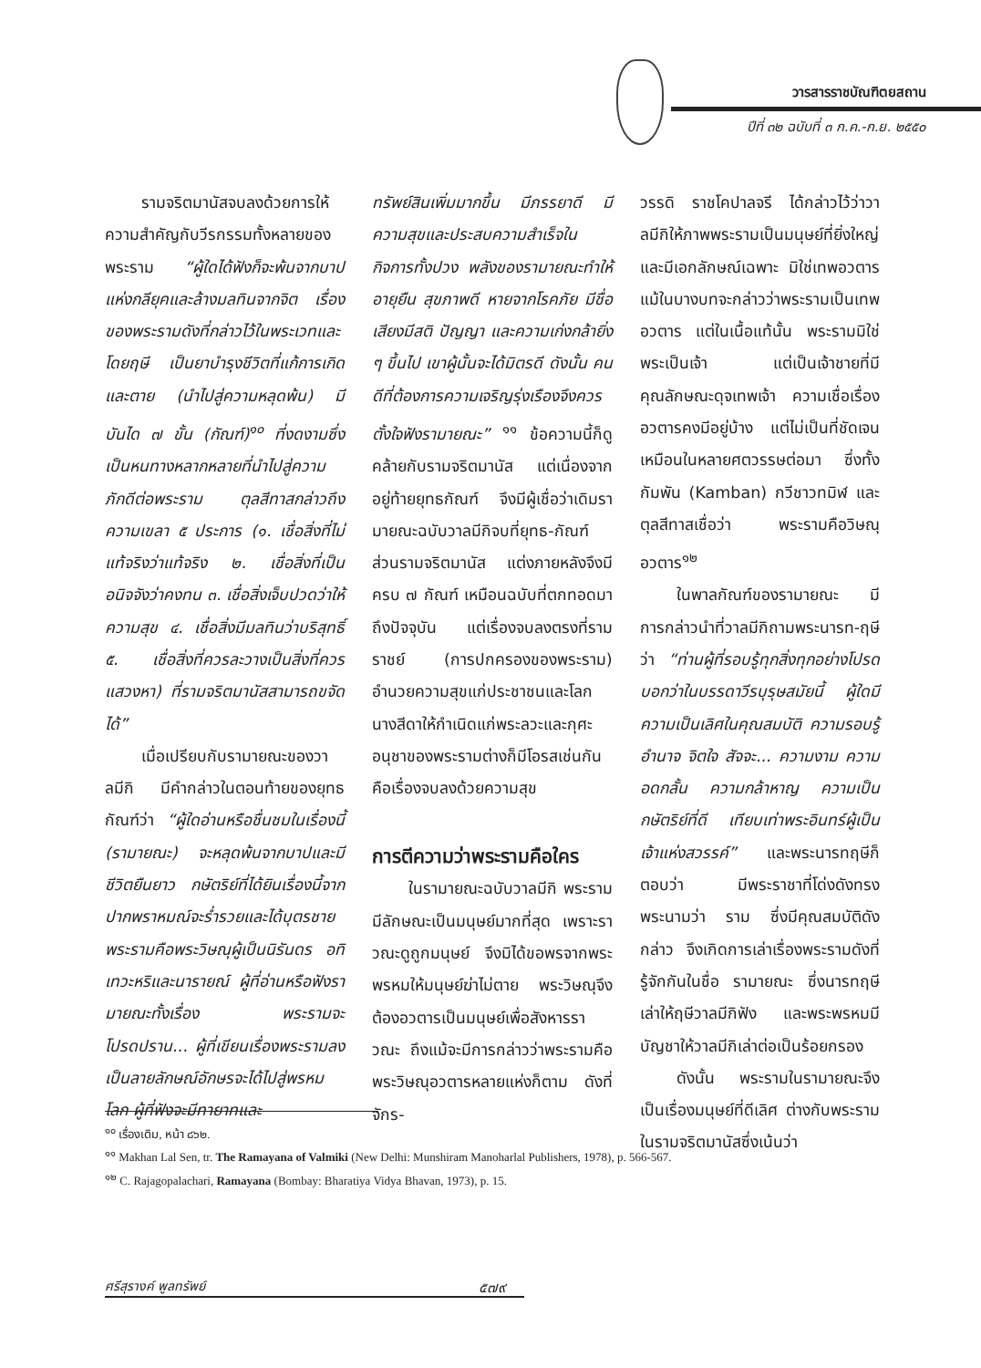วารสารราชบัณฑิตยสถาน
ปีที่ ๓๒ ฉบับที่ ๓ ก.ค.-ก.ย. ๒๕๕๐
รามจริตมานัสจบลงด้วยการให้ความสำคัญกับวีรกรรมทั้งหลายของพระราม “ผู้ใดได้ฟังก็จะพ้นจากบาปแห่งกลียุคและล้างมลทินจากจิต เรื่องของพระรามดังที่กล่าวไว้ในพระเวทและโดยฤษี เป็นยาบำรุงชีวิตที่แก้การเกิดและตาย (นำไปสู่ความหลุดพ้น) มีบันได ๗ ขั้น (กัณฑ์)<sup>๑๐</sup> ที่งดงามซึ่งเป็นหนทางหลากหลายที่นำไปสู่ความภักดีต่อพระราม ตุลสีทาสกล่าวถึงความเขลา ๕ ประการ (๑. เชื่อสิ่งที่ไม่แท้จริงว่าแท้จริง ๒. เชื่อสิ่งที่เป็นอนิจจังว่าคงทน ๓. เชื่อสิ่งเจ็บปวดว่าให้ความสุข ๔. เชื่อสิ่งมีมลทินว่าบริสุทธิ์ ๕. เชื่อสิ่งที่ควรละวางเป็นสิ่งที่ควรแสวงหา) ที่รามจริตมานัสสามารถขจัดได้”
เมื่อเปรียบกับรามายณะของวาลมีกิ มีคำกล่าวในตอนท้ายของยุทธกัณฑ์ว่า “ผู้ใดอ่านหรือชื่นชมในเรื่องนี้ (รามายณะ) จะหลุดพ้นจากบาปและมีชีวิตยืนยาว กษัตริย์ที่ได้ยินเรื่องนี้จากปากพราหมณ์จะร่ำรวยและได้บุตรชาย พระรามคือพระวิษณุผู้เป็นนิรันดร อทิเทวะหริและนารายณ์ ผู้ที่อ่านหรือฟังรามายณะทั้งเรื่อง พระรามจะโปรดปราน... ผู้ที่เขียนเรื่องพระรามลงเป็นลายลักษณ์อักษรจะได้ไปสู่พรหมโลก ผู้ที่ฟังจะมีทายาทและ
ทรัพย์สินเพิ่มมากขึ้น มีภรรยาดี มีความสุขและประสบความสำเร็จในกิจการทั้งปวง พลังของรามายณะทำให้อายุยืน สุขภาพดี หายจากโรคภัย มีชื่อเสียงมีสติ ปัญญา และความเก่งกล้ายิ่ง ๆ ขึ้นไป เขาผู้นั้นจะได้มิตรดี ดังนั้น คนดีที่ต้องการความเจริญรุ่งเรืองจึงควรตั้งใจฟังรามายณะ” <sup>๑๑</sup> ข้อความนี้ก็ดูคล้ายกับรามจริตมานัส แต่เนื่องจากอยู่ท้ายยุทธกัณฑ์ จึงมีผู้เชื่อว่าเดิมรามายณะฉบับวาลมีกิจบที่ยุทธ-กัณฑ์ ส่วนรามจริตมานัส แต่งภายหลังจึงมีครบ ๗ กัณฑ์ เหมือนฉบับที่ตกทอดมาถึงปัจจุบัน แต่เรื่องจบลงตรงที่รามราชย์ (การปกครองของพระราม) อำนวยความสุขแก่ประชาชนและโลก นางสีดาให้กำเนิดแก่พระลวะและกุศะ อนุชาของพระรามต่างก็มีโอรสเช่นกัน คือเรื่องจบลงด้วยความสุข
การตีความว่าพระรามคือใคร
ในรามายณะฉบับวาลมีกิ พระรามมีลักษณะเป็นมนุษย์มากที่สุด เพราะราวณะดูถูกมนุษย์ จึงมิได้ขอพรจากพระพรหมให้มนุษย์ฆ่าไม่ตาย พระวิษณุจึงต้องอวตารเป็นมนุษย์เพื่อสังหารราวณะ ถึงแม้จะมีการกล่าวว่าพระรามคือพระวิษณุอวตารหลายแห่งก็ตาม ดังที่จักร-
วรรดิ ราชโคปาลจรี ได้กล่าวไว้ว่าวาลมีกิให้ภาพพระรามเป็นมนุษย์ที่ยิ่งใหญ่และมีเอกลักษณ์เฉพาะ มิใช่เทพอวตาร แม้ในบางบทจะกล่าวว่าพระรามเป็นเทพอวตาร แต่ในเนื้อแท้นั้น พระรามมิใช่พระเป็นเจ้า แต่เป็นเจ้าชายที่มีคุณลักษณะดุจเทพเจ้า ความเชื่อเรื่องอวตารคงมีอยู่บ้าง แต่ไม่เป็นที่ชัดเจนเหมือนในหลายศตวรรษต่อมา ซึ่งทั้งกัมพัน (Kamban) กวีชาวทมิฬ และตุลสีทาสเชื่อว่า พระรามคือวิษณุอวตาร<sup>๑๒</sup>
ในพาลกัณฑ์ของรามายณะ มีการกล่าวนำที่วาลมีกิถามพระนารท-ฤษีว่า “ท่านผู้ที่รอบรู้ทุกสิ่งทุกอย่างโปรดบอกว่าในบรรดาวีรบุรุษสมัยนี้ ผู้ใดมีความเป็นเลิศในคุณสมบัติ ความรอบรู้ อำนาจ จิตใจ สัจจะ... ความงาม ความอดกลั้น ความกล้าหาญ ความเป็นกษัตริย์ที่ดี เทียบเท่าพระอินทร์ผู้เป็นเจ้าแห่งสวรรค์” และพระนารทฤษีก็ตอบว่า มีพระราชาที่โด่งดังทรงพระนามว่า ราม ซึ่งมีคุณสมบัติดังกล่าว จึงเกิดการเล่าเรื่องพระรามดังที่รู้จักกันในชื่อ รามายณะ ซึ่งนารทฤษีเล่าให้ฤษีวาลมีกิฟัง และพระพรหมมีบัญชาให้วาลมีกิเล่าต่อเป็นร้อยกรอง
ดังนั้น พระรามในรามายณะจึงเป็นเรื่องมนุษย์ที่ดีเลิศ ต่างกับพระรามในรามจริตมานัสซึ่งเน้นว่า
<sup>๑๐</sup> เรื่องเดิม, หน้า ๘๖๒.
<sup>๑๑</sup> Makhan Lal Sen, tr. The Ramayana of Valmiki (New Delhi: Munshiram Manoharlal Publishers, 1978), p. 566-567.
<sup>๑๒</sup> C. Rajagopalachari, Ramayana (Bombay: Bharatiya Vidya Bhavan, 1973), p. 15.
ศรีสุรางค์ พูลทรัพย์ ๕๗๙